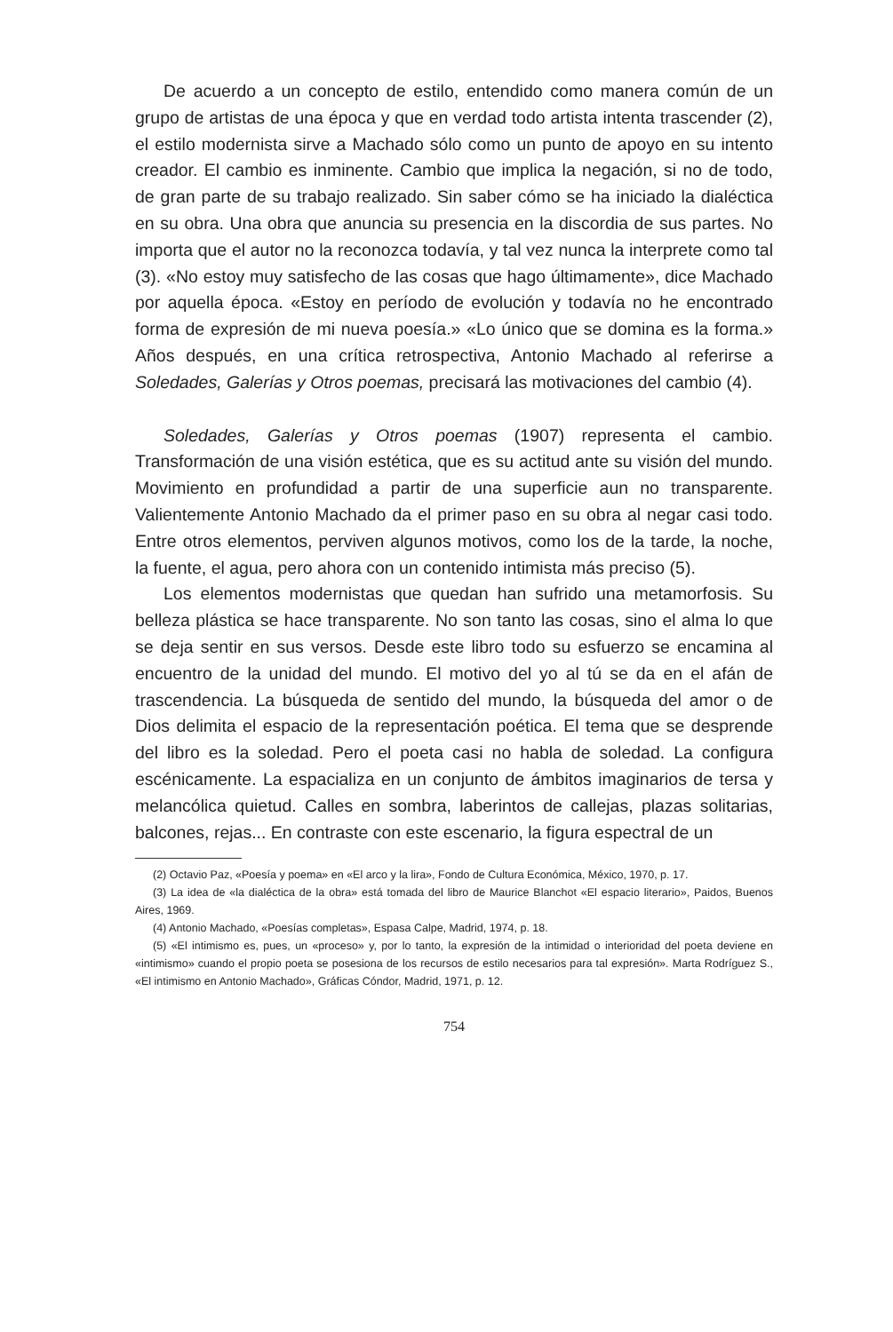De acuerdo a un concepto de estilo, entendido como manera común de un grupo de artistas de una época y que en verdad todo artista intenta trascender (2), el estilo modernista sirve a Machado sólo como un punto de apoyo en su intento creador. El cambio es inminente. Cambio que implica la negación, si no de todo, de gran parte de su trabajo realizado. Sin saber cómo se ha iniciado la dialéctica en su obra. Una obra que anuncia su presencia en la discordia de sus partes. No importa que el autor no la reconozca todavía, y tal vez nunca la interprete como tal (3). «No estoy muy satisfecho de las cosas que hago últimamente», dice Machado por aquella época. «Estoy en período de evolución y todavía no he encontrado forma de expresión de mi nueva poesía.» «Lo único que se domina es la forma.» Años después, en una crítica retrospectiva, Antonio Machado al referirse a Soledades, Galerías y Otros poemas, precisará las motivaciones del cambio (4).
Soledades, Galerías y Otros poemas (1907) representa el cambio. Transformación de una visión estética, que es su actitud ante su visión del mundo. Movimiento en profundidad a partir de una superficie aun no transparente. Valientemente Antonio Machado da el primer paso en su obra al negar casi todo. Entre otros elementos, perviven algunos motivos, como los de la tarde, la noche, la fuente, el agua, pero ahora con un contenido intimista más preciso (5).
Los elementos modernistas que quedan han sufrido una metamorfosis. Su belleza plástica se hace transparente. No son tanto las cosas, sino el alma lo que se deja sentir en sus versos. Desde este libro todo su esfuerzo se encamina al encuentro de la unidad del mundo. El motivo del yo al tú se da en el afán de trascendencia. La búsqueda de sentido del mundo, la búsqueda del amor o de Dios delimita el espacio de la representación poética. El tema que se desprende del libro es la soledad. Pero el poeta casi no habla de soledad. La configura escénicamente. La espacializa en un conjunto de ámbitos imaginarios de tersa y melancólica quietud. Calles en sombra, laberintos de callejas, plazas solitarias, balcones, rejas... En contraste con este escenario, la figura espectral de un
(2) Octavio Paz, «Poesía y poema» en «El arco y la lira», Fondo de Cultura Económica, México, 1970, p. 17.
(3) La idea de «la dialéctica de la obra» está tomada del libro de Maurice Blanchot «El espacio literario», Paidos, Buenos Aires, 1969.
(4) Antonio Machado, «Poesías completas», Espasa Calpe, Madrid, 1974, p. 18.
(5) «El intimismo es, pues, un «proceso» y, por lo tanto, la expresión de la intimidad o interioridad del poeta deviene en «intimismo» cuando el propio poeta se posesiona de los recursos de estilo necesarios para tal expresión». Marta Rodríguez S., «El intimismo en Antonio Machado», Gráficas Cóndor, Madrid, 1971, p. 12.
754